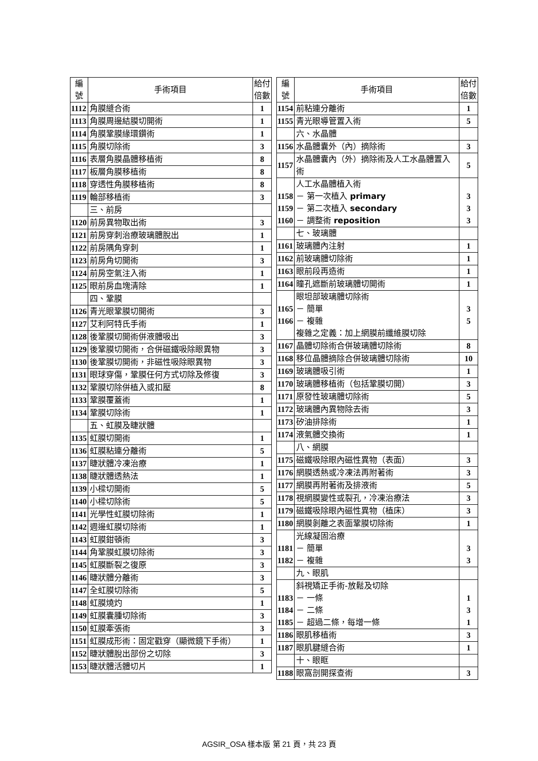| 編 號 | 手術項目 | 給付 倍數 |
| --- | --- | --- |
| 1112 | 角膜縫合術 | 1 |
| 1113 | 角膜周邊結膜切開術 | 1 |
| 1114 | 角膜鞏膜緣環鑽術 | 1 |
| 1115 | 角膜切除術 | 3 |
| 1116 | 表層角膜晶體移植術 | 8 |
| 1117 | 板層角膜移植術 | 8 |
| 1118 | 穿透性角膜移植術 | 8 |
| 1119 | 輪部移植術 | 3 |
| | 三、前房 | |
| 1120 | 前房異物取出術 | 3 |
| 1121 | 前房穿刺治療玻璃體脫出 | 1 |
| 1122 | 前房隅角穿刺 | 1 |
| 1123 | 前房角切開術 | 3 |
| 1124 | 前房空氣注入術 | 1 |
| 1125 | 眼前房血塊清除 | 1 |
| | 四、鞏膜 | |
| 1126 | 青光眼鞏膜切開術 | 3 |
| 1127 | 艾利阿特氏手術 | 1 |
| 1128 | 後鞏膜切開術併液體吸出 | 3 |
| 1129 | 後鞏膜切開術，合併磁鐵吸除眼異物 | 3 |
| 1130 | 後鞏膜切開術，非磁性吸除眼異物 | 3 |
| 1131 | 眼球穿傷，鞏膜任何方式切除及修復 | 3 |
| 1132 | 鞏膜切除併植入或扣壓 | 8 |
| 1133 | 鞏膜覆蓋術 | 1 |
| 1134 | 鞏膜切除術 | 1 |
| | 五、虹膜及睫狀體 | |
| 1135 | 虹膜切開術 | 1 |
| 1136 | 虹膜粘連分離術 | 5 |
| 1137 | 睫狀體冷凍治療 | 1 |
| 1138 | 睫狀體透熱法 | 1 |
| 1139 | 小樑切開術 | 5 |
| 1140 | 小樑切除術 | 5 |
| 1141 | 光學性虹膜切除術 | 1 |
| 1142 | 週邊虹膜切除術 | 1 |
| 1143 | 虹膜鉗頓術 | 3 |
| 1144 | 角鞏膜虹膜切除術 | 3 |
| 1145 | 虹膜斷裂之復原 | 3 |
| 1146 | 睫狀體分離術 | 3 |
| 1147 | 全虹膜切除術 | 5 |
| 1148 | 虹膜燒灼 | 1 |
| 1149 | 虹膜囊腫切除術 | 3 |
| 1150 | 虹膜牽張術 | 3 |
| 1151 | 虹膜成形術：固定戳穿（顯微鏡下手術） | 1 |
| 1152 | 睫狀體脫出部份之切除 | 3 |
| 1153 | 睫狀體活體切片 | 1 |
| 編 號 | 手術項目 | 給付 倍數 |
| --- | --- | --- |
| 1154 | 前粘連分離術 | 1 |
| 1155 | 青光眼導管置入術 | 5 |
| | 六、水晶體 | |
| 1156 | 水晶體囊外（內）摘除術 | 3 |
| 1157 | 水晶體囊內（外）摘除術及人工水晶體置入術 | 5 |
| 1158 1159 1160 | 人工水晶體植入術 － 第一次植入 primary － 第二次植入 secondary － 調整術 reposition | 3 3 3 |
| | 七、玻璃體 | |
| 1161 | 玻璃體內注射 | 1 |
| 1162 | 前玻璃體切除術 | 1 |
| 1163 | 眼前段再造術 | 1 |
| 1164 | 瞳孔遮斷前玻璃體切開術 | 1 |
| 1165 1166 | 眼坦部玻璃體切除術 － 簡單 － 複雜 複雜之定義：加上網膜前纖維膜切除 | 3 5 |
| 1167 | 晶體切除術合併玻璃體切除術 | 8 |
| 1168 | 移位晶體摘除合併玻璃體切除術 | 10 |
| 1169 | 玻璃體吸引術 | 1 |
| 1170 | 玻璃體移植術（包括鞏膜切開） | 3 |
| 1171 | 原發性玻璃體切除術 | 5 |
| 1172 | 玻璃體內異物除去術 | 3 |
| 1173 | 矽油排除術 | 1 |
| 1174 | 液氣體交換術 | 1 |
| | 八、網膜 | |
| 1175 | 磁鐵吸除眼內磁性異物（表面） | 3 |
| 1176 | 網膜透熱或冷凍法再附著術 | 3 |
| 1177 | 網膜再附著術及排液術 | 5 |
| 1178 | 視網膜變性或裂孔，冷凍治療法 | 3 |
| 1179 | 磁鐵吸除眼內磁性異物（植床） | 3 |
| 1180 | 網膜剝離之表面鞏膜切除術 | 1 |
| 1181 1182 | 光線凝固治療 － 簡單 － 複雜 | 3 3 |
| | 九、眼肌 | |
| 1183 1184 1185 | 斜視矯正手術-放鬆及切除 － 一條 － 二條 － 超過二條，每增一條 | 1 3 1 |
| 1186 | 眼肌移植術 | 3 |
| 1187 | 眼肌腱縫合術 | 1 |
| | 十、眼眶 | |
| 1188 | 眼窩剖開探查術 | 3 |
AGSIR_OSA 樣本版 第 21 頁，共 23 頁